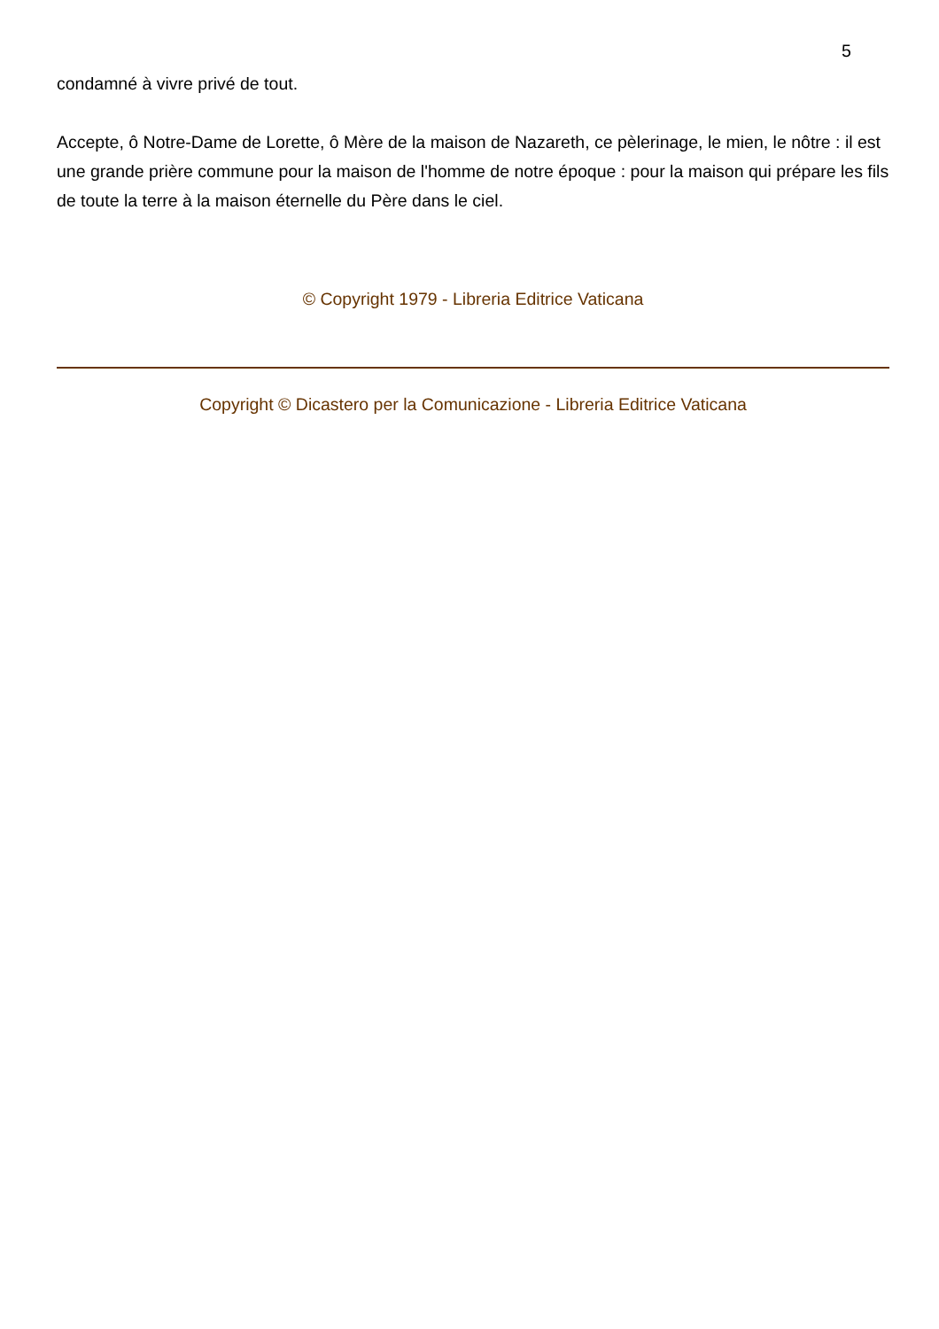5
condamné à vivre privé de tout.
Accepte, ô Notre-Dame de Lorette, ô Mère de la maison de Nazareth, ce pèlerinage, le mien, le nôtre : il est une grande prière commune pour la maison de l'homme de notre époque : pour la maison qui prépare les fils de toute la terre à la maison éternelle du Père dans le ciel.
© Copyright 1979 - Libreria Editrice Vaticana
Copyright © Dicastero per la Comunicazione - Libreria Editrice Vaticana